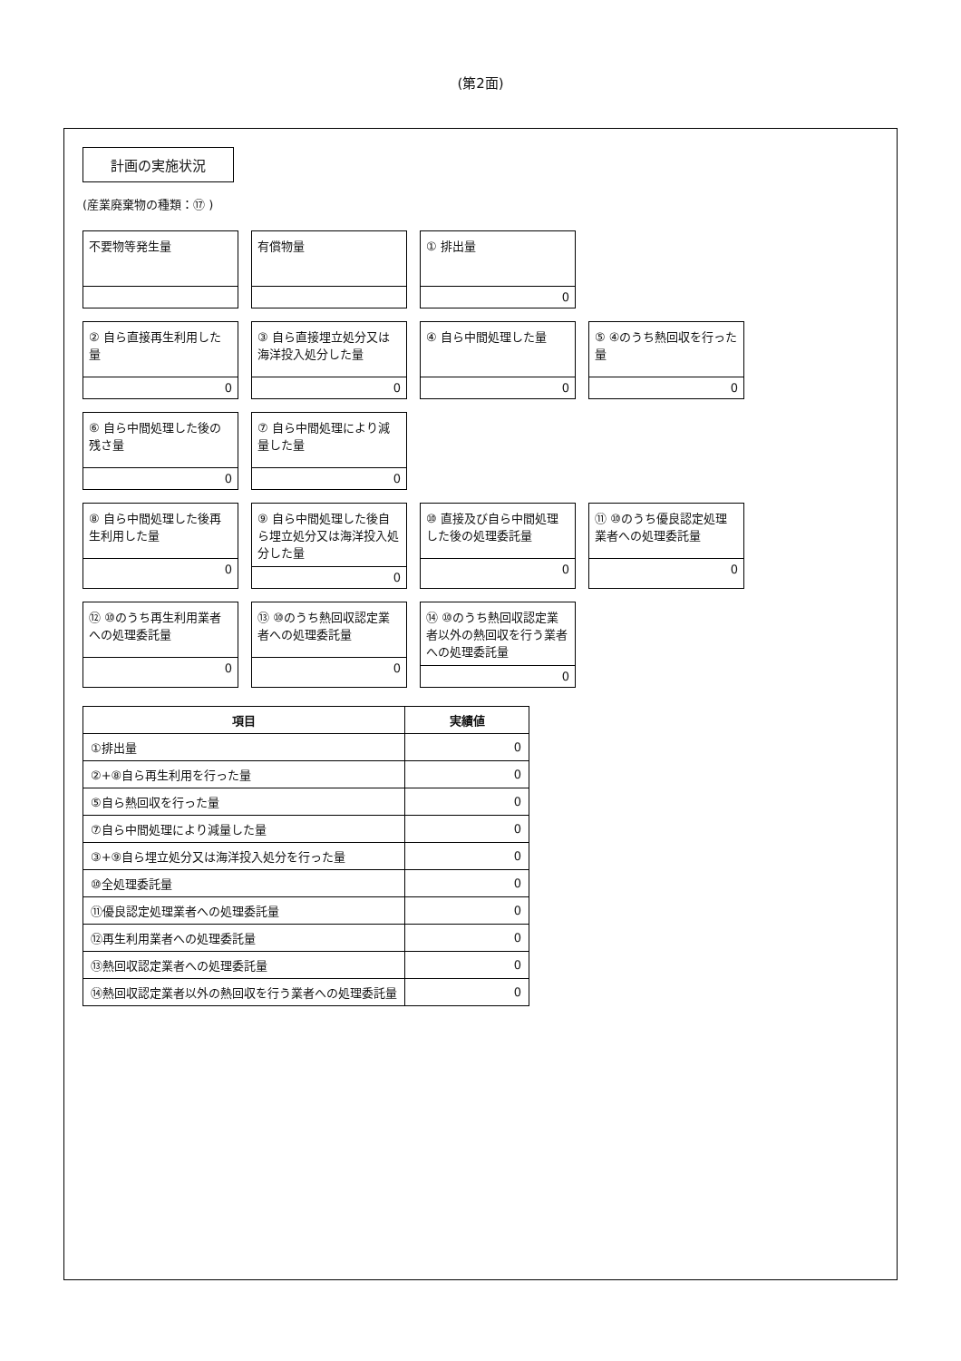(第2面)
計画の実施状況
(産業廃棄物の種類：⑰ )
不要物等発生量
有償物量
① 排出量
0
② 自ら直接再生利用した量
0
③ 自ら直接埋立処分又は海洋投入処分した量
0
④ 自ら中間処理した量
0
⑤ ④のうち熱回収を行った量
0
⑥ 自ら中間処理した後の残さ量
0
⑦ 自ら中間処理により減量した量
0
⑧ 自ら中間処理した後再生利用した量
0
⑨ 自ら中間処理した後自ら埋立処分又は海洋投入処分した量
0
⑩ 直接及び自ら中間処理した後の処理委託量
0
⑪ ⑩のうち優良認定処理業者への処理委託量
0
⑫ ⑩のうち再生利用業者への処理委託量
0
⑬ ⑩のうち熱回収認定業者への処理委託量
0
⑭ ⑩のうち熱回収認定業者以外の熱回収を行う業者への処理委託量
0
| 項目 | 実績値 |
| --- | --- |
| ①排出量 | 0 |
| ②+⑧自ら再生利用を行った量 | 0 |
| ⑤自ら熱回収を行った量 | 0 |
| ⑦自ら中間処理により減量した量 | 0 |
| ③+⑨自ら埋立処分又は海洋投入処分を行った量 | 0 |
| ⑩全処理委託量 | 0 |
| ⑪優良認定処理業者への処理委託量 | 0 |
| ⑫再生利用業者への処理委託量 | 0 |
| ⑬熱回収認定業者への処理委託量 | 0 |
| ⑭熱回収認定業者以外の熱回収を行う業者への処理委託量 | 0 |